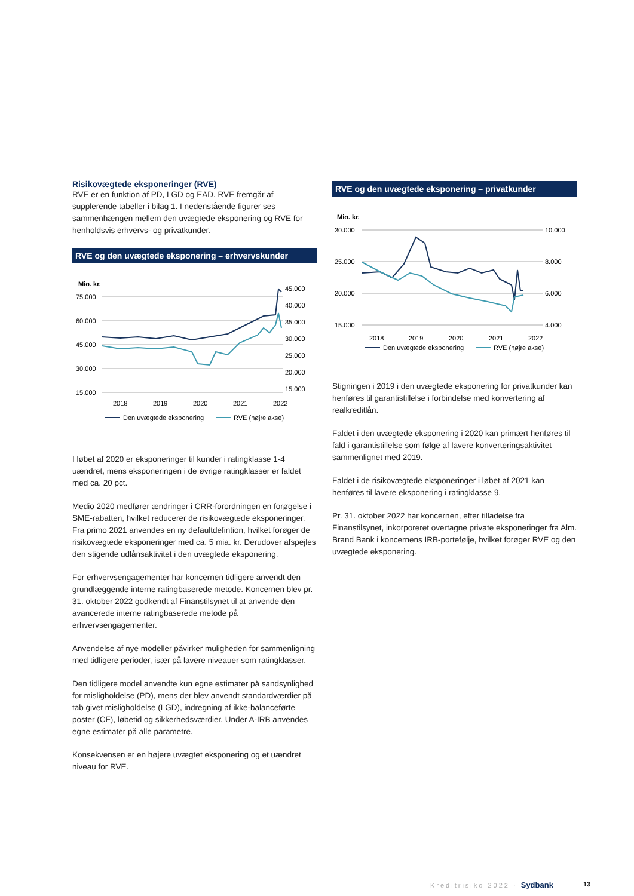Risikovægtede eksponeringer (RVE)
RVE er en funktion af PD, LGD og EAD. RVE fremgår af supplerende tabeller i bilag 1. I nedenstående figurer ses sammenhængen mellem den uvægtede eksponering og RVE for henholdsvis erhvervs- og privatkunder.
RVE og den uvægtede eksponering – erhvervskunder
Mio. kr.
75.000
60.000
45.000
30.000
15.000
45.000
40.000
35.000
30.000
25.000
20.000
15.000
2018
2019
2020
2021
2022
Den uvægtede eksponering
RVE (højre akse)
I løbet af 2020 er eksponeringer til kunder i ratingklasse 1-4 uændret, mens eksponeringen i de øvrige ratingklasser er faldet med ca. 20 pct.
Medio 2020 medfører ændringer i CRR-forordningen en forøgelse i SME-rabatten, hvilket reducerer de risikovægtede eksponeringer. Fra primo 2021 anvendes en ny defaultdefintion, hvilket forøger de risikovægtede eksponeringer med ca. 5 mia. kr. Derudover afspejles den stigende udlånsaktivitet i den uvægtede eksponering.
For erhvervsengagementer har koncernen tidligere anvendt den grundlæggende interne ratingbaserede metode. Koncernen blev pr. 31. oktober 2022 godkendt af Finanstilsynet til at anvende den avancerede interne ratingbaserede metode på erhvervsengagementer.
Anvendelse af nye modeller påvirker muligheden for sammenligning med tidligere perioder, især på lavere niveauer som ratingklasser.
Den tidligere model anvendte kun egne estimater på sandsynlighed for misligholdelse (PD), mens der blev anvendt standardværdier på tab givet misligholdelse (LGD), indregning af ikke-balanceførte poster (CF), løbetid og sikkerhedsværdier. Under A-IRB anvendes egne estimater på alle parametre.
Konsekvensen er en højere uvægtet eksponering og et uændret niveau for RVE.
RVE og den uvægtede eksponering – privatkunder
Mio. kr.
30.000
25.000
20.000
15.000
10.000
8.000
6.000
4.000
2018
2019
2020
2021
2022
Den uvægtede eksponering
RVE (højre akse)
Stigningen i 2019 i den uvægtede eksponering for privatkunder kan henføres til garantistillelse i forbindelse med konvertering af realkreditlån.
Faldet i den uvægtede eksponering i 2020 kan primært henføres til fald i garantistillelse som følge af lavere konverteringsaktivitet sammenlignet med 2019.
Faldet i de risikovægtede eksponeringer i løbet af 2021 kan henføres til lavere eksponering i ratingklasse 9.
Pr. 31. oktober 2022 har koncernen, efter tilladelse fra Finanstilsynet, inkorporeret overtagne private eksponeringer fra Alm. Brand Bank i koncernens IRB-portefølje, hvilket forøger RVE og den uvægtede eksponering.
Kreditrisiko 2022 · Sydbank 13